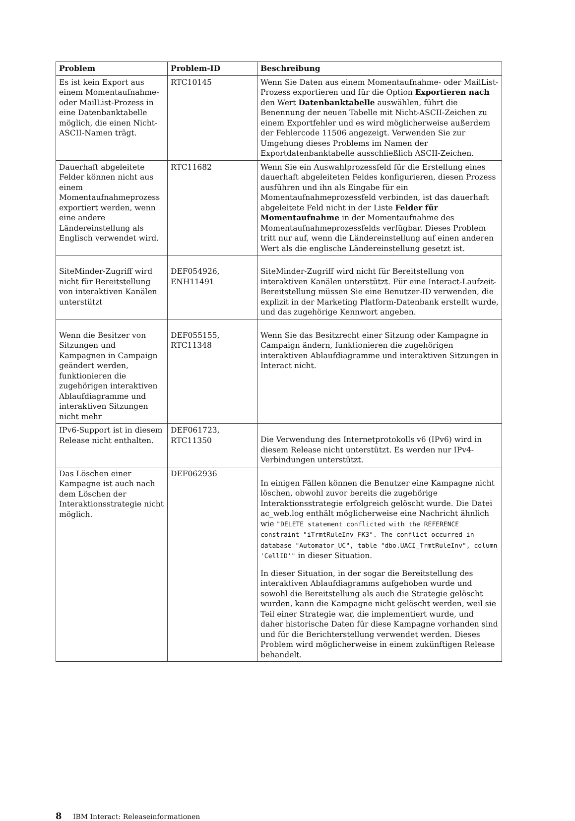| Problem | Problem-ID | Beschreibung |
| --- | --- | --- |
| Es ist kein Export aus einem Momentaufnahme- oder MailList-Prozess in eine Datenbanktabelle möglich, die einen Nicht-ASCII-Namen trägt. | RTC10145 | Wenn Sie Daten aus einem Momentaufnahme- oder MailList-Prozess exportieren und für die Option Exportieren nach den Wert Datenbanktabelle auswählen, führt die Benennung der neuen Tabelle mit Nicht-ASCII-Zeichen zu einem Exportfehler und es wird möglicherweise außerdem der Fehlercode 11506 angezeigt. Verwenden Sie zur Umgehung dieses Problems im Namen der Exportdatenbanktabelle ausschließlich ASCII-Zeichen. |
| Dauerhaft abgeleitete Felder können nicht aus einem Momentaufnahmeprozess exportiert werden, wenn eine andere Ländereinstellung als Englisch verwendet wird. | RTC11682 | Wenn Sie ein Auswahlprozessfeld für die Erstellung eines dauerhaft abgeleiteten Feldes konfigurieren, diesen Prozess ausführen und ihn als Eingabe für ein Momentaufnahmeprozessfeld verbinden, ist das dauerhaft abgeleitete Feld nicht in der Liste Felder für Momentaufnahme in der Momentaufnahme des Momentaufnahmeprozessfelds verfügbar. Dieses Problem tritt nur auf, wenn die Ländereinstellung auf einen anderen Wert als die englische Ländereinstellung gesetzt ist. |
| SiteMinder-Zugriff wird nicht für Bereitstellung von interaktiven Kanälen unterstützt | DEF054926, ENH11491 | SiteMinder-Zugriff wird nicht für Bereitstellung von interaktiven Kanälen unterstützt. Für eine Interact-Laufzeit-Bereitstellung müssen Sie eine Benutzer-ID verwenden, die explizit in der Marketing Platform-Datenbank erstellt wurde, und das zugehörige Kennwort angeben. |
| Wenn die Besitzer von Sitzungen und Kampagnen in Campaign geändert werden, funktionieren die zugehörigen interaktiven Ablaufdiagramme und interaktiven Sitzungen nicht mehr | DEF055155, RTC11348 | Wenn Sie das Besitzrecht einer Sitzung oder Kampagne in Campaign ändern, funktionieren die zugehörigen interaktiven Ablaufdiagramme und interaktiven Sitzungen in Interact nicht. |
| IPv6-Support ist in diesem Release nicht enthalten. | DEF061723, RTC11350 | Die Verwendung des Internetprotokolls v6 (IPv6) wird in diesem Release nicht unterstützt. Es werden nur IPv4-Verbindungen unterstützt. |
| Das Löschen einer Kampagne ist auch nach dem Löschen der Interaktionsstrategie nicht möglich. | DEF062936 | In einigen Fällen können die Benutzer eine Kampagne nicht löschen, obwohl zuvor bereits die zugehörige Interaktionsstrategie erfolgreich gelöscht wurde. Die Datei ac_web.log enthält möglicherweise eine Nachricht ähnlich wie "DELETE statement conflicted with the REFERENCE constraint "iTrmtRuleInv_FK3". The conflict occurred in database "Automator_UC", table "dbo.UACI_TrmtRuleInv", column 'CellID'" in dieser Situation. In dieser Situation, in der sogar die Bereitstellung des interaktiven Ablaufdiagramms aufgehoben wurde und sowohl die Bereitstellung als auch die Strategie gelöscht wurden, kann die Kampagne nicht gelöscht werden, weil sie Teil einer Strategie war, die implementiert wurde, und daher historische Daten für diese Kampagne vorhanden sind und für die Berichterstellung verwendet werden. Dieses Problem wird möglicherweise in einem zukünftigen Release behandelt. |
8 IBM Interact: Releaseinformationen